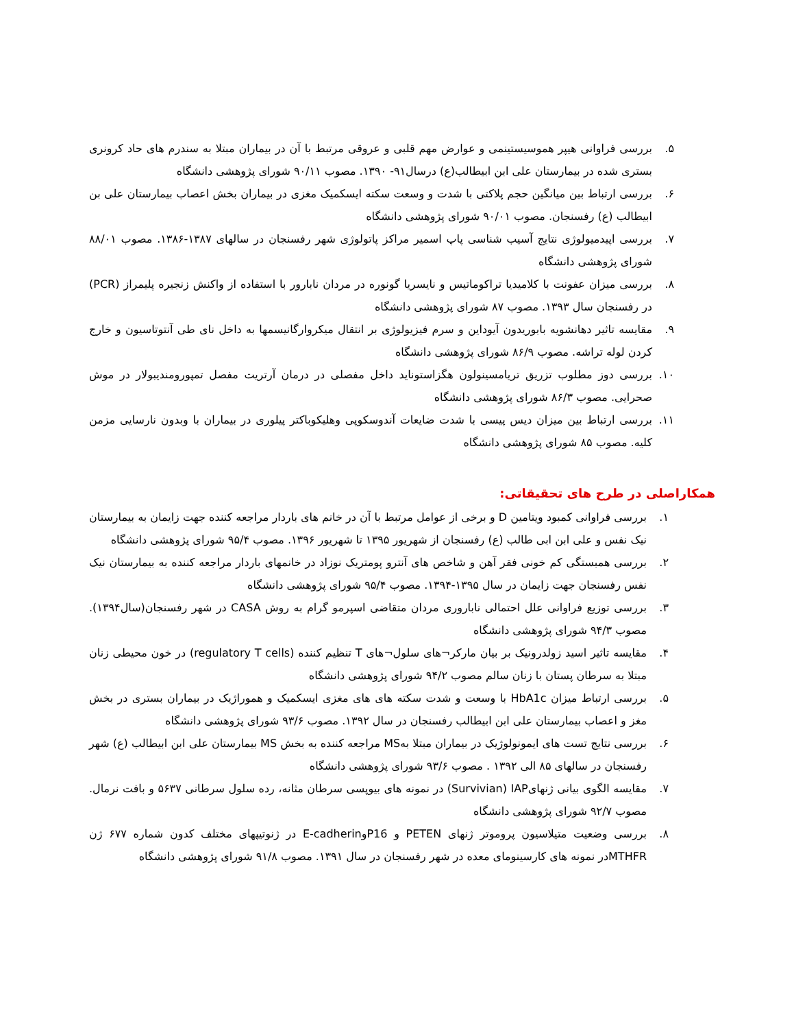۵. بررسی فراوانی هیپر هموسیستینمی و عوارض مهم قلبی و عروقی مرتبط با آن در بیماران مبتلا به سندرم های حاد کرونری بستری شده در بیمارستان علی ابن ابیطالب(ع) درسال۹۱- ۱۳۹۰. مصوب ۹۰/۱۱ شورای پژوهشی دانشگاه
۶. بررسی ارتباط بین میانگین حجم پلاکتی با شدت و وسعت سکته ایسکمیک مغزی در بیماران بخش اعصاب بیمارستان علی بن ابیطالب (ع) رفسنجان. مصوب ۹۰/۰۱ شورای پژوهشی دانشگاه
۷. بررسی اپیدمیولوژی نتایج آسیب شناسی پاپ اسمیر مراکز پاتولوژی شهر رفسنجان در سالهای ۱۳۸۷-۱۳۸۶. مصوب ۸۸/۰۱ شورای پژوهشی دانشگاه
۸. بررسی میزان عفونت با کلامیدیا تراکوماتیس و نایسریا گونوره در مردان نابارور با استفاده از واکنش زنجیره پلیمراز (PCR) در رفسنجان سال ۱۳۹۳. مصوب ۸۷ شورای پژوهشی دانشگاه
۹. مقایسه تاثیر دهانشویه بابوریدون آیوداین و سرم فیزیولوژی بر انتقال میکروارگانیسمها به داخل نای طی آنتوتاسیون و خارج کردن لوله تراشه. مصوب ۸۶/۹ شورای پژوهشی دانشگاه
۱۰. بررسی دوز مطلوب تزریق تریامسینولون هگزاستوناید داخل مفصلی در درمان آرتریت مفصل تمپورومندیبولار در موش صحرایی. مصوب ۸۶/۳ شورای پژوهشی دانشگاه
۱۱. بررسی ارتباط بین میزان دیس پیسی با شدت ضایعات آندوسکوپی وهلیکوباکتر پیلوری در بیماران با وبدون نارسایی مزمن کلیه. مصوب ۸۵ شورای پژوهشی دانشگاه
همکاراصلی در طرح های تحقیقاتی:
۱. بررسی فراوانی کمبود ویتامین D و برخی از عوامل مرتبط با آن در خانم های باردار مراجعه کننده جهت زایمان به بیمارستان نیک نفس و علی ابن ابی طالب (ع) رفسنجان از شهریور ۱۳۹۵ تا شهریور ۱۳۹۶. مصوب ۹۵/۴ شورای پژوهشی دانشگاه
۲. بررسی همبستگی کم خونی فقر آهن و شاخص های آنترو پومتریک نوزاد در خانمهای باردار مراجعه کننده به بیمارستان نیک نفس رفسنجان جهت زایمان در سال ۱۳۹۵-۱۳۹۴. مصوب ۹۵/۴ شورای پژوهشی دانشگاه
۳. بررسی توزیع فراوانی علل احتمالی ناباروری مردان متقاضی اسپرمو گرام به روش CASA در شهر رفسنجان(سال۱۳۹۴). مصوب ۹۴/۳ شورای پژوهشی دانشگاه
۴. مقایسه تاثیر اسید زولدرونیک بر بیان مارکر¬های سلول¬های T تنظیم کننده (regulatory T cells) در خون محیطی زنان مبتلا به سرطان پستان با زنان سالم مصوب ۹۴/۲ شورای پژوهشی دانشگاه
۵. بررسی ارتباط میزان HbA1c با وسعت و شدت سکته های های مغزی ایسکمیک و هموراژیک در بیماران بستری در بخش مغز و اعصاب بیمارستان علی ابن ابیطالب رفسنجان در سال ۱۳۹۲. مصوب ۹۳/۶ شورای پژوهشی دانشگاه
۶. بررسی نتایج تست های ایمونولوژیک در بیماران مبتلا بهMS مراجعه کننده به بخش MS بیمارستان علی ابن ابیطالب (ع) شهر رفسنجان در سالهای ۸۵ الی ۱۳۹۲ . مصوب ۹۳/۶ شورای پژوهشی دانشگاه
۷. مقایسه الگوی بیانی ژنهایSurvivian) IAP) در نمونه های بیوپسی سرطان مثانه، رده سلول سرطانی ۵۶۳۷ و بافت نرمال. مصوب ۹۲/۷ شورای پژوهشی دانشگاه
۸. بررسی وضعیت متیلاسیون پروموتر ژنهای PETEN و P16وE-cadherin در ژنوتیپهای مختلف کدون شماره ۶۷۷ ژن MTHFRدر نمونه های کارسینومای معده در شهر رفسنجان در سال ۱۳۹۱. مصوب ۹۱/۸ شورای پژوهشی دانشگاه